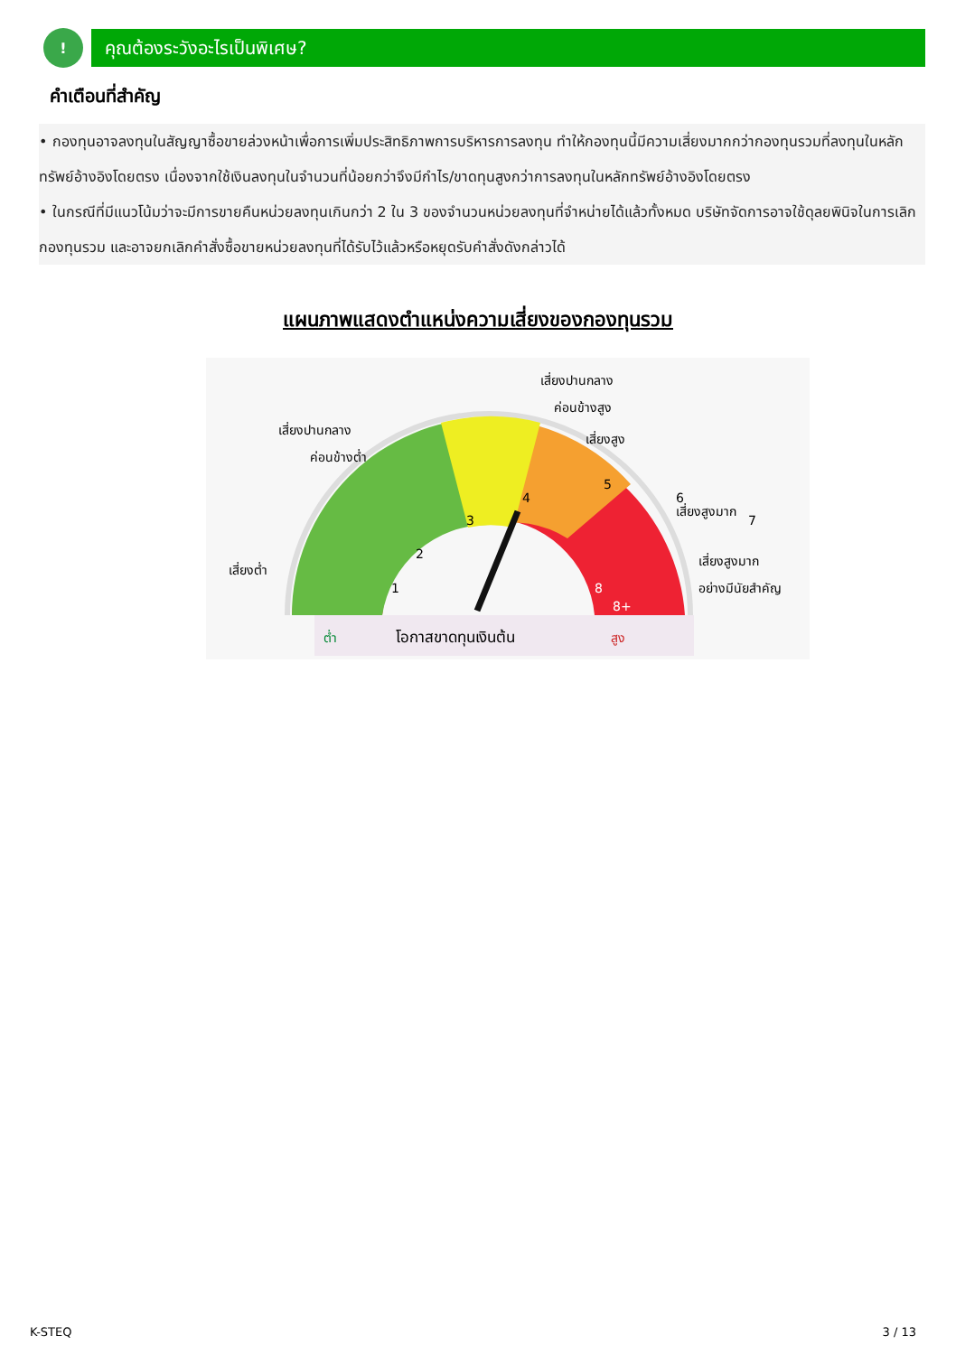! คุณต้องระวังอะไรเป็นพิเศษ?
คำเตือนที่สำคัญ
• กองทุนอาจลงทุนในสัญญาซื้อขายล่วงหน้าเพื่อการเพิ่มประสิทธิภาพการบริหารการลงทุน ทำให้กองทุนนี้มีความเสี่ยงมากกว่ากองทุนรวมที่ลงทุนในหลักทรัพย์อ้างอิงโดยตรง เนื่องจากใช้เงินลงทุนในจำนวนที่น้อยกว่าจึงมีกำไร/ขาดทุนสูงกว่าการลงทุนในหลักทรัพย์อ้างอิงโดยตรง
• ในกรณีที่มีแนวโน้มว่าจะมีการขายคืนหน่วยลงทุนเกินกว่า 2 ใน 3 ของจำนวนหน่วยลงทุนที่จำหน่ายได้แล้วทั้งหมด บริษัทจัดการอาจใช้ดุลยพินิจในการเลิกกองทุนรวม และอาจยกเลิกคำสั่งซื้อขายหน่วยลงทุนที่ได้รับไว้แล้วหรือหยุดรับคำสั่งดังกล่าวได้
แผนภาพแสดงตำแหน่งความเสี่ยงของกองทุนรวม
1
2
3
4
5
6
7
เสี่ยงปานกลาง
ค่อนข้างสูง
เสี่ยงปานกลาง
ค่อนข้างต่ำ
เสี่ยงสูง
เสี่ยงสูงมาก
เสี่ยงสูงมาก
อย่างมีนัยสำคัญ
เสี่ยงต่ำ
ต่ำ
โอกาสขาดทุนเงินต้น
สูง
8
8+
K-STEQ 3 / 13